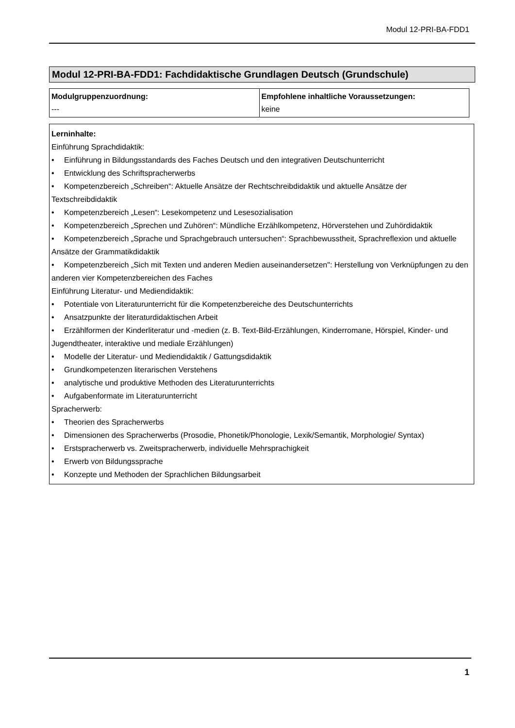Modul 12-PRI-BA-FDD1
Modul 12-PRI-BA-FDD1: Fachdidaktische Grundlagen Deutsch (Grundschule)
| Modulgruppenzuordnung: --- | Empfohlene inhaltliche Voraussetzungen: keine |
Lerninhalte:
Einführung Sprachdidaktik:
• Einführung in Bildungsstandards des Faches Deutsch und den integrativen Deutschunterricht
• Entwicklung des Schriftspracherwerbs
• Kompetenzbereich „Schreiben“: Aktuelle Ansätze der Rechtschreibdidaktik und aktuelle Ansätze der Textschreibdidaktik
• Kompetenzbereich „Lesen“: Lesekompetenz und Lesesozialisation
• Kompetenzbereich „Sprechen und Zuhören“: Mündliche Erzählkompetenz, Hörverstehen und Zuhördidaktik
• Kompetenzbereich „Sprache und Sprachgebrauch untersuchen“: Sprachbewusstheit, Sprachreflexion und aktuelle Ansätze der Grammatikdidaktik
• Kompetenzbereich „Sich mit Texten und anderen Medien auseinandersetzen": Herstellung von Verknüpfungen zu den anderen vier Kompetenzbereichen des Faches
Einführung Literatur- und Mediendidaktik:
• Potentiale von Literaturunterricht für die Kompetenzbereiche des Deutschunterrichts
• Ansatzpunkte der literaturdidaktischen Arbeit
• Erzählformen der Kinderliteratur und -medien (z. B. Text-Bild-Erzählungen, Kinderromane, Hörspiel, Kinder- und Jugendtheater, interaktive und mediale Erzählungen)
• Modelle der Literatur- und Mediendidaktik / Gattungsdidaktik
• Grundkompetenzen literarischen Verstehens
• analytische und produktive Methoden des Literaturunterrichts
• Aufgabenformate im Literaturunterricht
Spracherwerb:
• Theorien des Spracherwerbs
• Dimensionen des Spracherwerbs (Prosodie, Phonetik/Phonologie, Lexik/Semantik, Morphologie/ Syntax)
• Erstspracherwerb vs. Zweitspracherwerb, individuelle Mehrsprachigkeit
• Erwerb von Bildungssprache
• Konzepte und Methoden der Sprachlichen Bildungsarbeit
1